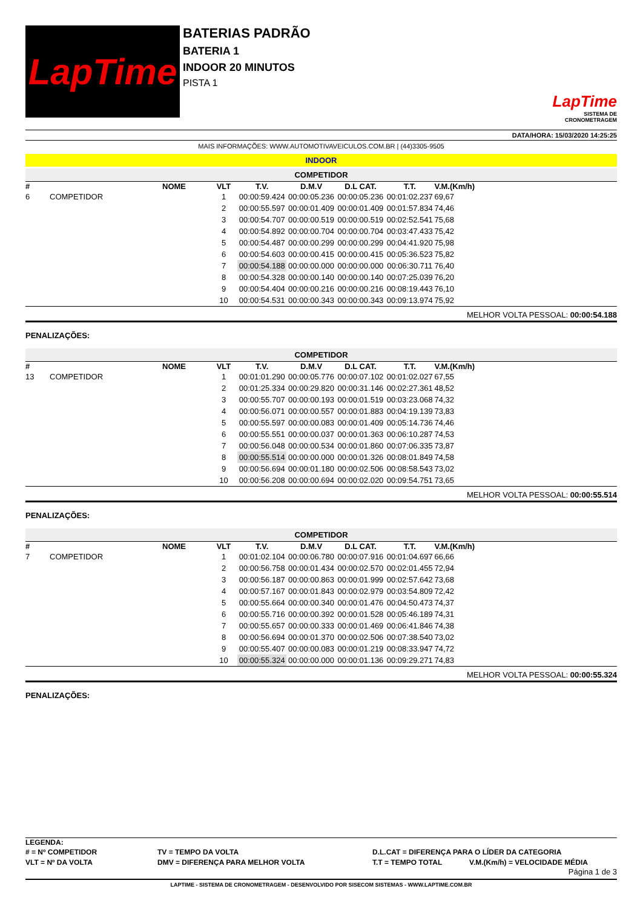LapTime
BATERIAS PADRÃO
BATERIA 1
INDOOR 20 MINUTOS
PISTA 1
LapTime
SISTEMA DE CRONOMETRAGEM
DATA/HORA: 15/03/2020 14:25:25
MAIS INFORMAÇÕES: WWW.AUTOMOTIVAVEICULOS.COM.BR | (44)3305-9505
INDOOR
COMPETIDOR
| # | NOME | VLT | T.V. | D.M.V | D.L CAT. | T.T. | V.M.(Km/h) | |
| --- | --- | --- | --- | --- | --- | --- | --- | --- |
| 6 | COMPETIDOR | 1 | 00:00:59.424 | 00:00:05.236 | 00:00:05.236 | 00:01:02.237 | 69,67 | |
| | | 2 | 00:00:55.597 | 00:00:01.409 | 00:00:01.409 | 00:01:57.834 | 74,46 | |
| | | 3 | 00:00:54.707 | 00:00:00.519 | 00:00:00.519 | 00:02:52.541 | 75,68 | |
| | | 4 | 00:00:54.892 | 00:00:00.704 | 00:00:00.704 | 00:03:47.433 | 75,42 | |
| | | 5 | 00:00:54.487 | 00:00:00.299 | 00:00:00.299 | 00:04:41.920 | 75,98 | |
| | | 6 | 00:00:54.603 | 00:00:00.415 | 00:00:00.415 | 00:05:36.523 | 75,82 | |
| | | 7 | 00:00:54.188 | 00:00:00.000 | 00:00:00.000 | 00:06:30.711 | 76,40 | |
| | | 8 | 00:00:54.328 | 00:00:00.140 | 00:00:00.140 | 00:07:25.039 | 76,20 | |
| | | 9 | 00:00:54.404 | 00:00:00.216 | 00:00:00.216 | 00:08:19.443 | 76,10 | |
| | | 10 | 00:00:54.531 | 00:00:00.343 | 00:00:00.343 | 00:09:13.974 | 75,92 | |
MELHOR VOLTA PESSOAL: 00:00:54.188
PENALIZAÇÕES:
COMPETIDOR
| # | NOME | VLT | T.V. | D.M.V | D.L CAT. | T.T. | V.M.(Km/h) | |
| --- | --- | --- | --- | --- | --- | --- | --- | --- |
| 13 | COMPETIDOR | 1 | 00:01:01.290 | 00:00:05.776 | 00:00:07.102 | 00:01:02.027 | 67,55 | |
| | | 2 | 00:01:25.334 | 00:00:29.820 | 00:00:31.146 | 00:02:27.361 | 48,52 | |
| | | 3 | 00:00:55.707 | 00:00:00.193 | 00:00:01.519 | 00:03:23.068 | 74,32 | |
| | | 4 | 00:00:56.071 | 00:00:00.557 | 00:00:01.883 | 00:04:19.139 | 73,83 | |
| | | 5 | 00:00:55.597 | 00:00:00.083 | 00:00:01.409 | 00:05:14.736 | 74,46 | |
| | | 6 | 00:00:55.551 | 00:00:00.037 | 00:00:01.363 | 00:06:10.287 | 74,53 | |
| | | 7 | 00:00:56.048 | 00:00:00.534 | 00:00:01.860 | 00:07:06.335 | 73,87 | |
| | | 8 | 00:00:55.514 | 00:00:00.000 | 00:00:01.326 | 00:08:01.849 | 74,58 | |
| | | 9 | 00:00:56.694 | 00:00:01.180 | 00:00:02.506 | 00:08:58.543 | 73,02 | |
| | | 10 | 00:00:56.208 | 00:00:00.694 | 00:00:02.020 | 00:09:54.751 | 73,65 | |
MELHOR VOLTA PESSOAL: 00:00:55.514
PENALIZAÇÕES:
COMPETIDOR
| # | NOME | VLT | T.V. | D.M.V | D.L CAT. | T.T. | V.M.(Km/h) | |
| --- | --- | --- | --- | --- | --- | --- | --- | --- |
| 7 | COMPETIDOR | 1 | 00:01:02.104 | 00:00:06.780 | 00:00:07.916 | 00:01:04.697 | 66,66 | |
| | | 2 | 00:00:56.758 | 00:00:01.434 | 00:00:02.570 | 00:02:01.455 | 72,94 | |
| | | 3 | 00:00:56.187 | 00:00:00.863 | 00:00:01.999 | 00:02:57.642 | 73,68 | |
| | | 4 | 00:00:57.167 | 00:00:01.843 | 00:00:02.979 | 00:03:54.809 | 72,42 | |
| | | 5 | 00:00:55.664 | 00:00:00.340 | 00:00:01.476 | 00:04:50.473 | 74,37 | |
| | | 6 | 00:00:55.716 | 00:00:00.392 | 00:00:01.528 | 00:05:46.189 | 74,31 | |
| | | 7 | 00:00:55.657 | 00:00:00.333 | 00:00:01.469 | 00:06:41.846 | 74,38 | |
| | | 8 | 00:00:56.694 | 00:00:01.370 | 00:00:02.506 | 00:07:38.540 | 73,02 | |
| | | 9 | 00:00:55.407 | 00:00:00.083 | 00:00:01.219 | 00:08:33.947 | 74,72 | |
| | | 10 | 00:00:55.324 | 00:00:00.000 | 00:00:01.136 | 00:09:29.271 | 74,83 | |
MELHOR VOLTA PESSOAL: 00:00:55.324
PENALIZAÇÕES:
LEGENDA:
| # = Nº COMPETIDOR | TV = TEMPO DA VOLTA | D.L.CAT = DIFERENÇA PARA O LÍDER DA CATEGORIA | |
| VLT = Nº DA VOLTA | DMV = DIFERENÇA PARA MELHOR VOLTA | T.T = TEMPO TOTAL | V.M.(Km/h) = VELOCIDADE MÉDIA |
Página 1 de 3
LAPTIME - SISTEMA DE CRONOMETRAGEM - DESENVOLVIDO POR SISECOM SISTEMAS - WWW.LAPTIME.COM.BR